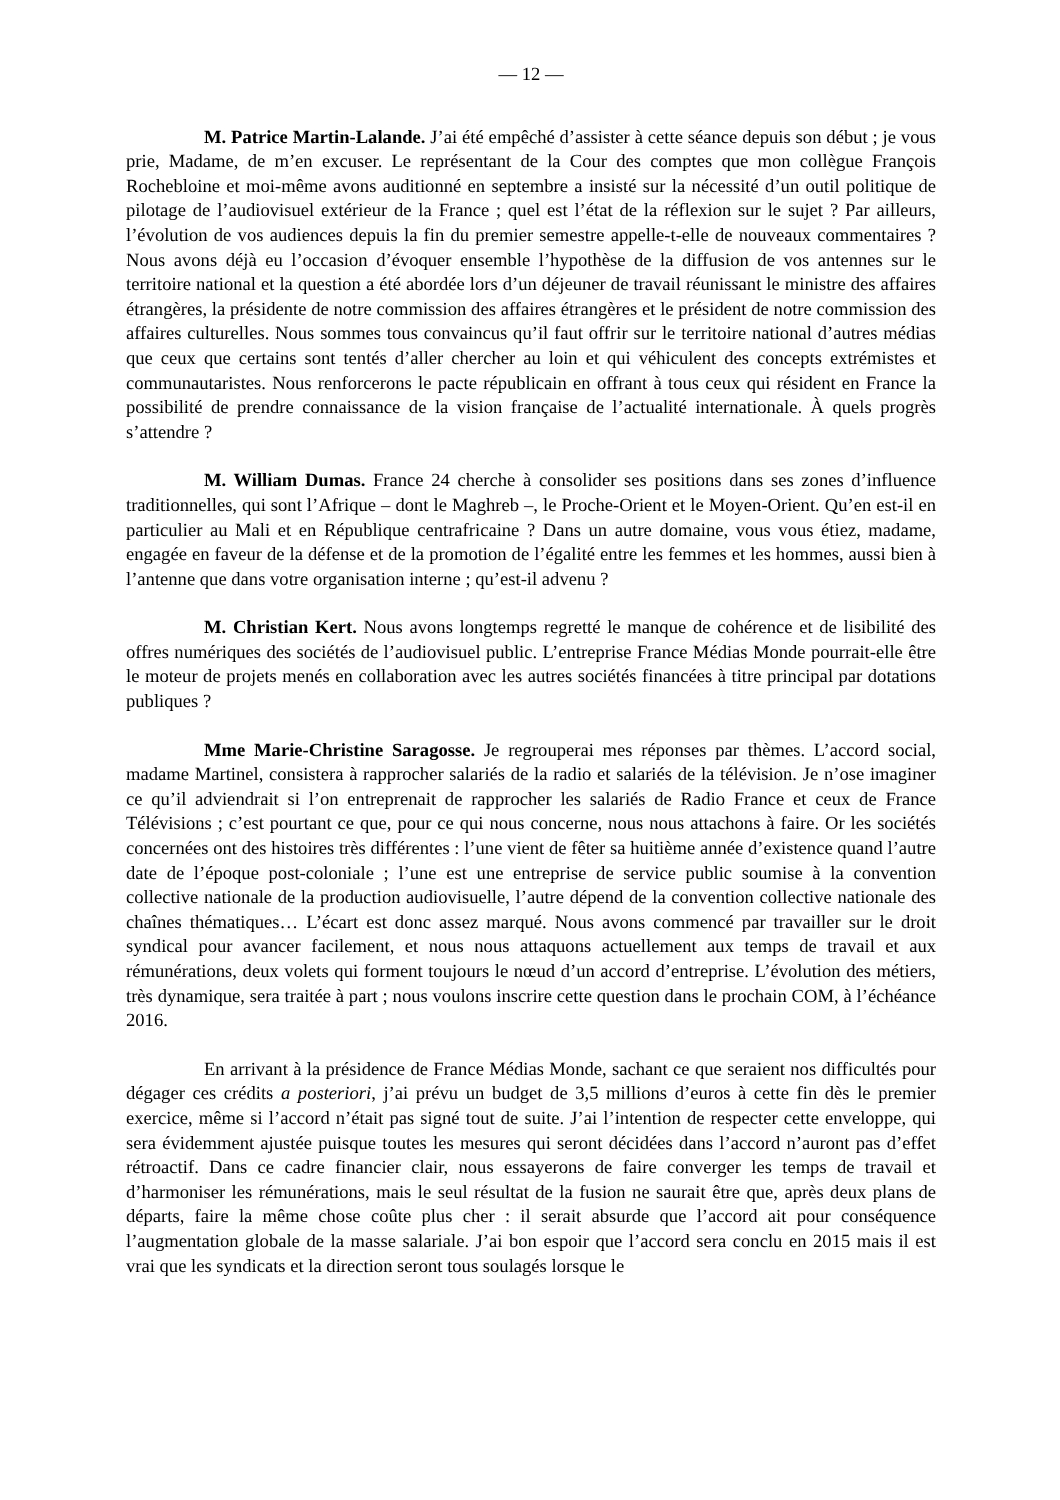— 12 —
M. Patrice Martin-Lalande. J’ai été empêché d’assister à cette séance depuis son début ; je vous prie, Madame, de m’en excuser. Le représentant de la Cour des comptes que mon collègue François Rochebloine et moi-même avons auditionné en septembre a insisté sur la nécessité d’un outil politique de pilotage de l’audiovisuel extérieur de la France ; quel est l’état de la réflexion sur le sujet ? Par ailleurs, l’évolution de vos audiences depuis la fin du premier semestre appelle-t-elle de nouveaux commentaires ? Nous avons déjà eu l’occasion d’évoquer ensemble l’hypothèse de la diffusion de vos antennes sur le territoire national et la question a été abordée lors d’un déjeuner de travail réunissant le ministre des affaires étrangères, la présidente de notre commission des affaires étrangères et le président de notre commission des affaires culturelles. Nous sommes tous convaincus qu’il faut offrir sur le territoire national d’autres médias que ceux que certains sont tentés d’aller chercher au loin et qui véhiculent des concepts extrémistes et communautaristes. Nous renforcerons le pacte républicain en offrant à tous ceux qui résident en France la possibilité de prendre connaissance de la vision française de l’actualité internationale. À quels progrès s’attendre ?
M. William Dumas. France 24 cherche à consolider ses positions dans ses zones d’influence traditionnelles, qui sont l’Afrique – dont le Maghreb –, le Proche-Orient et le Moyen-Orient. Qu’en est-il en particulier au Mali et en République centrafricaine ? Dans un autre domaine, vous vous étiez, madame, engagée en faveur de la défense et de la promotion de l’égalité entre les femmes et les hommes, aussi bien à l’antenne que dans votre organisation interne ; qu’est-il advenu ?
M. Christian Kert. Nous avons longtemps regretté le manque de cohérence et de lisibilité des offres numériques des sociétés de l’audiovisuel public. L’entreprise France Médias Monde pourrait-elle être le moteur de projets menés en collaboration avec les autres sociétés financées à titre principal par dotations publiques ?
Mme Marie-Christine Saragosse. Je regrouperai mes réponses par thèmes. L’accord social, madame Martinel, consistera à rapprocher salariés de la radio et salariés de la télévision. Je n’ose imaginer ce qu’il adviendrait si l’on entreprenait de rapprocher les salariés de Radio France et ceux de France Télévisions ; c’est pourtant ce que, pour ce qui nous concerne, nous nous attachons à faire. Or les sociétés concernées ont des histoires très différentes : l’une vient de fêter sa huitième année d’existence quand l’autre date de l’époque post-coloniale ; l’une est une entreprise de service public soumise à la convention collective nationale de la production audiovisuelle, l’autre dépend de la convention collective nationale des chaînes thématiques… L’écart est donc assez marqué. Nous avons commencé par travailler sur le droit syndical pour avancer facilement, et nous nous attaquons actuellement aux temps de travail et aux rémunérations, deux volets qui forment toujours le nœud d’un accord d’entreprise. L’évolution des métiers, très dynamique, sera traitée à part ; nous voulons inscrire cette question dans le prochain COM, à l’échéance 2016.
En arrivant à la présidence de France Médias Monde, sachant ce que seraient nos difficultés pour dégager ces crédits a posteriori, j’ai prévu un budget de 3,5 millions d’euros à cette fin dès le premier exercice, même si l’accord n’était pas signé tout de suite. J’ai l’intention de respecter cette enveloppe, qui sera évidemment ajustée puisque toutes les mesures qui seront décidées dans l’accord n’auront pas d’effet rétroactif. Dans ce cadre financier clair, nous essayerons de faire converger les temps de travail et d’harmoniser les rémunérations, mais le seul résultat de la fusion ne saurait être que, après deux plans de départs, faire la même chose coûte plus cher : il serait absurde que l’accord ait pour conséquence l’augmentation globale de la masse salariale. J’ai bon espoir que l’accord sera conclu en 2015 mais il est vrai que les syndicats et la direction seront tous soulagés lorsque le